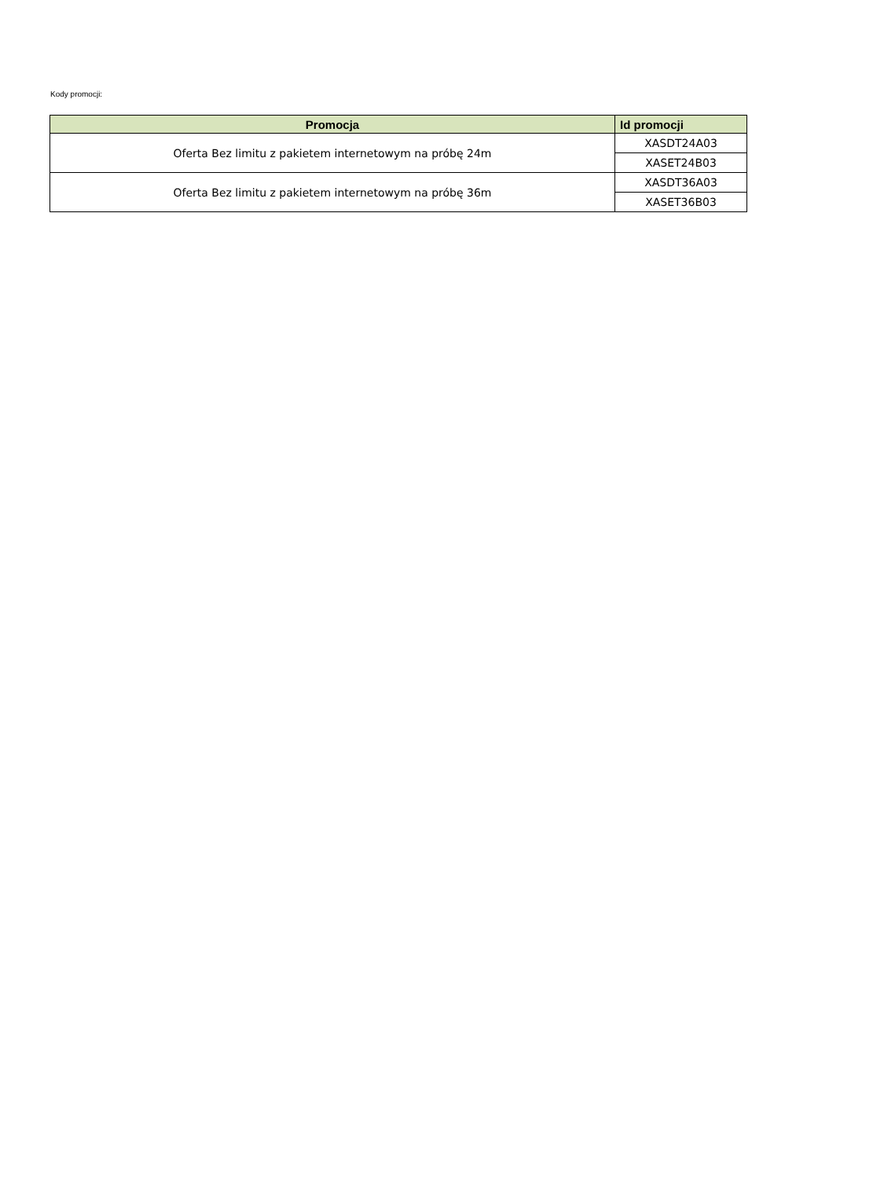Kody promocji:
| Promocja | Id promocji |
| --- | --- |
| Oferta Bez limitu z pakietem internetowym na próbę 24m | XASDT24A03 |
| | XASET24B03 |
| Oferta Bez limitu z pakietem internetowym na próbę 36m | XASDT36A03 |
| | XASET36B03 |